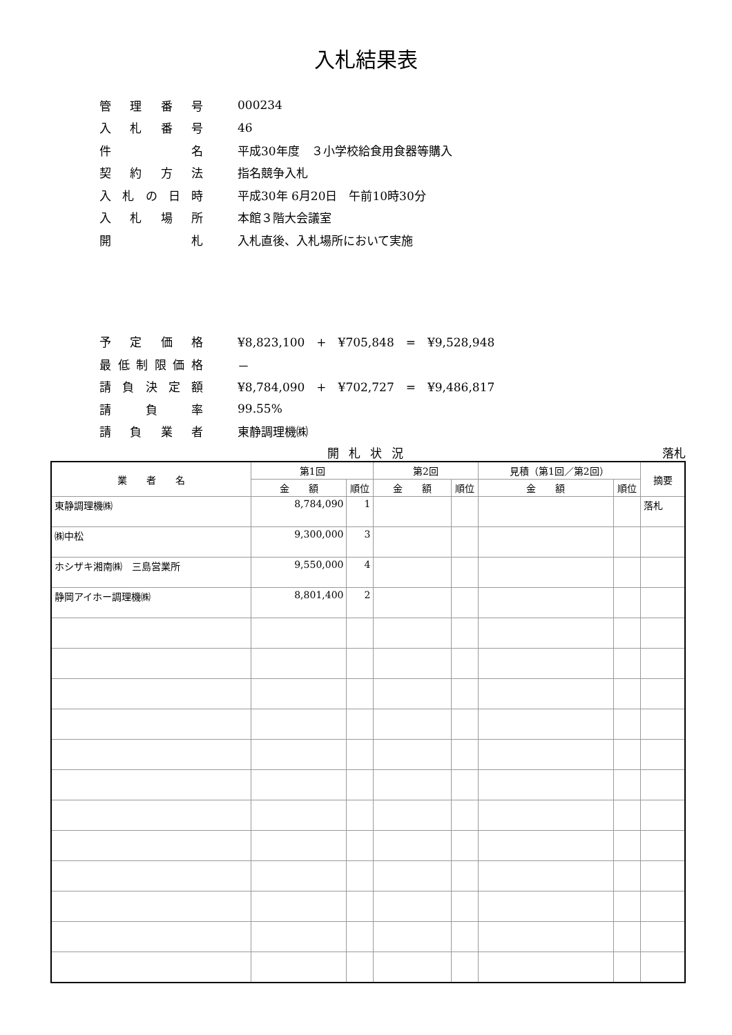入札結果表
管理番号 000234
入札番号 46
件名 平成30年度　３小学校給食用食器等購入
契約方法 指名競争入札
入札の日時 平成30年 6月20日　午前10時30分
入札場所 本館３階大会議室
開札 入札直後、入札場所において実施
予定価格 ¥8,823,100　+　¥705,848　=　¥9,528,948
最低制限価格 －
請負決定額 ¥8,784,090　+　¥702,727　=　¥9,486,817
請負率 99.55%
請負業者 東静調理機㈱
開札状況 落札
| 業 者 名 | 第1回 | | 第2回 | | 見積（第1回／第2回） | | 摘要 |
| --- | --- | --- | --- | --- | --- | --- | --- |
| | 金 額 | 順位 | 金 額 | 順位 | 金 額 | 順位 | |
| 東静調理機㈱ | 8,784,090 | 1 | | | | | 落札 |
| ㈱中松 | 9,300,000 | 3 | | | | | |
| ホシザキ湘南㈱ 三島営業所 | 9,550,000 | 4 | | | | | |
| 静岡アイホー調理機㈱ | 8,801,400 | 2 | | | | | |